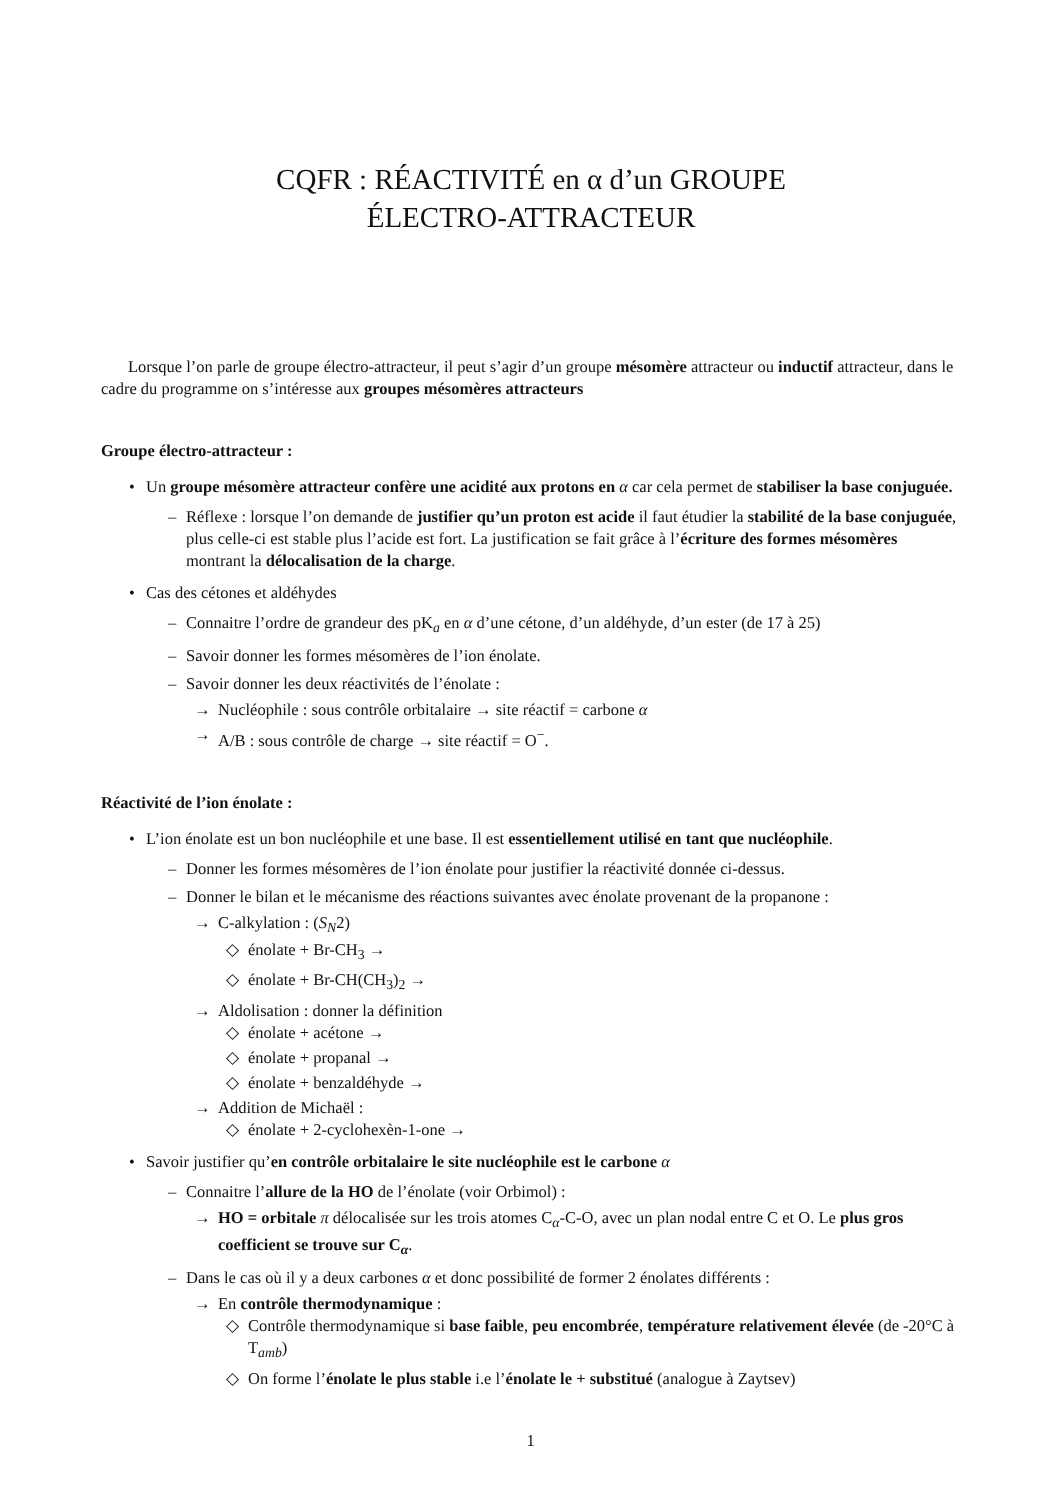CQFR : RÉACTIVITÉ en α d’un GROUPE
ÉLECTRO-ATTRACTEUR
Lorsque l’on parle de groupe électro-attracteur, il peut s’agir d’un groupe mésomère attracteur ou inductif attracteur, dans le cadre du programme on s’intéresse aux groupes mésomères attracteurs
Groupe électro-attracteur :
• Un groupe mésomère attracteur confère une acidité aux protons en α car cela permet de stabiliser la base conjuguée.
– Réflexe : lorsque l’on demande de justifier qu’un proton est acide il faut étudier la stabilité de la base conjuguée, plus celle-ci est stable plus l’acide est fort. La justification se fait grâce à l’écriture des formes mésomères montrant la délocalisation de la charge.
• Cas des cétones et aldéhydes
– Connaitre l’ordre de grandeur des pK<sub>a</sub> en α d’une cétone, d’un aldéhyde, d’un ester (de 17 à 25)
– Savoir donner les formes mésomères de l’ion énolate.
– Savoir donner les deux réactivités de l’énolate :
→ Nucléophile : sous contrôle orbitalaire → site réactif = carbone α
→ A/B : sous contrôle de charge → site réactif = O<sup>−</sup>.
Réactivité de l’ion énolate :
• L’ion énolate est un bon nucléophile et une base. Il est essentiellement utilisé en tant que nucléophile.
– Donner les formes mésomères de l’ion énolate pour justifier la réactivité donnée ci-dessus.
– Donner le bilan et le mécanisme des réactions suivantes avec énolate provenant de la propanone :
→ C-alkylation : (S<sub>N</sub>2)
◇ énolate + Br-CH<sub>3</sub> →
◇ énolate + Br-CH(CH<sub>3</sub>)<sub>2</sub> →
→ Aldolisation : donner la définition
◇ énolate + acétone →
◇ énolate + propanal →
◇ énolate + benzaldéhyde →
→ Addition de Michaël :
◇ énolate + 2-cyclohexèn-1-one →
• Savoir justifier qu’en contrôle orbitalaire le site nucléophile est le carbone α
– Connaitre l’allure de la HO de l’énolate (voir Orbimol) :
→ HO = orbitale π délocalisée sur les trois atomes C<sub>α</sub>-C-O, avec un plan nodal entre C et O. Le plus gros coefficient se trouve sur C<sub>α</sub>.
– Dans le cas où il y a deux carbones α et donc possibilité de former 2 énolates différents :
→ En contrôle thermodynamique :
◇ Contrôle thermodynamique si base faible, peu encombrée, température relativement élevée (de -20°C à T<sub>amb</sub>)
◇ On forme l’énolate le plus stable i.e l’énolate le + substitué (analogue à Zaytsev)
1